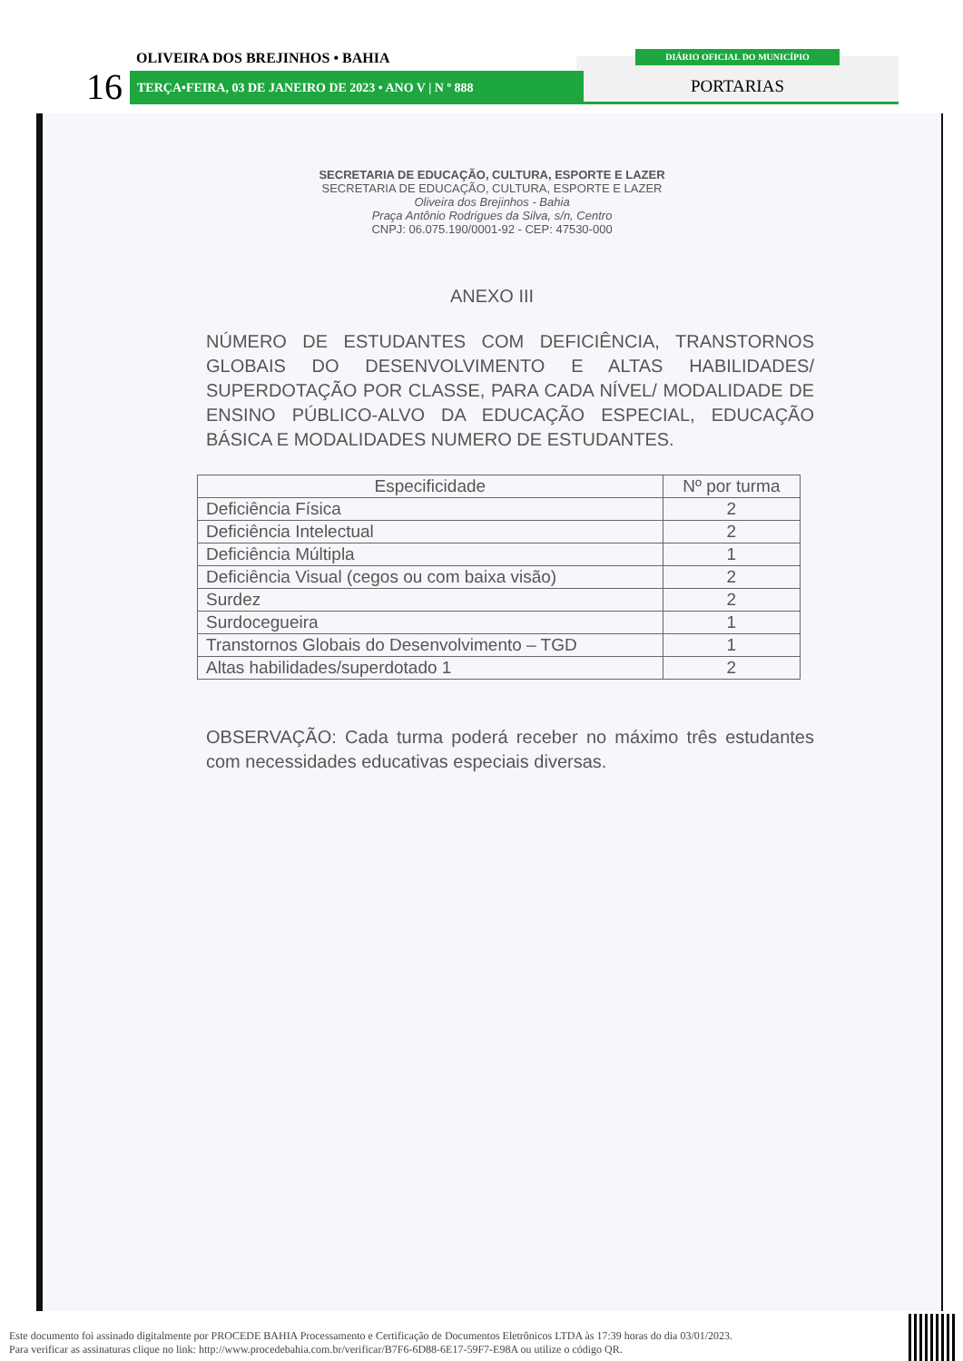PORTARIAS
16
OLIVEIRA DOS BREJINHOS • BAHIA
TERÇA•FEIRA, 03 DE JANEIRO DE 2023 • ANO V | N º 888
DIÁRIO OFICIAL DO MUNICÍPIO
SECRETARIA DE EDUCAÇÃO, CULTURA, ESPORTE E LAZER
SECRETARIA DE EDUCAÇÃO, CULTURA, ESPORTE E LAZER
Oliveira dos Brejinhos - Bahia
Praça Antônio Rodrigues da Silva, s/n, Centro
CNPJ: 06.075.190/0001-92 - CEP: 47530-000
ANEXO III
NÚMERO DE ESTUDANTES COM DEFICIÊNCIA, TRANSTORNOS GLOBAIS DO DESENVOLVIMENTO E ALTAS HABILIDADES/ SUPERDOTAÇÃO POR CLASSE, PARA CADA NÍVEL/ MODALIDADE DE ENSINO PÚBLICO-ALVO DA EDUCAÇÃO ESPECIAL, EDUCAÇÃO BÁSICA E MODALIDADES NUMERO DE ESTUDANTES.
| Especificidade | Nº por turma |
| --- | --- |
| Deficiência Física | 2 |
| Deficiência Intelectual | 2 |
| Deficiência Múltipla | 1 |
| Deficiência Visual (cegos ou com baixa visão) | 2 |
| Surdez | 2 |
| Surdocegueira | 1 |
| Transtornos Globais do Desenvolvimento – TGD | 1 |
| Altas habilidades/superdotado 1 | 2 |
OBSERVAÇÃO: Cada turma poderá receber no máximo três estudantes com necessidades educativas especiais diversas.
Este documento foi assinado digitalmente por PROCEDE BAHIA Processamento e Certificação de Documentos Eletrônicos LTDA às 17:39 horas do dia 03/01/2023.
Para verificar as assinaturas clique no link: http://www.procedebahia.com.br/verificar/B7F6-6D88-6E17-59F7-E98A ou utilize o código QR.